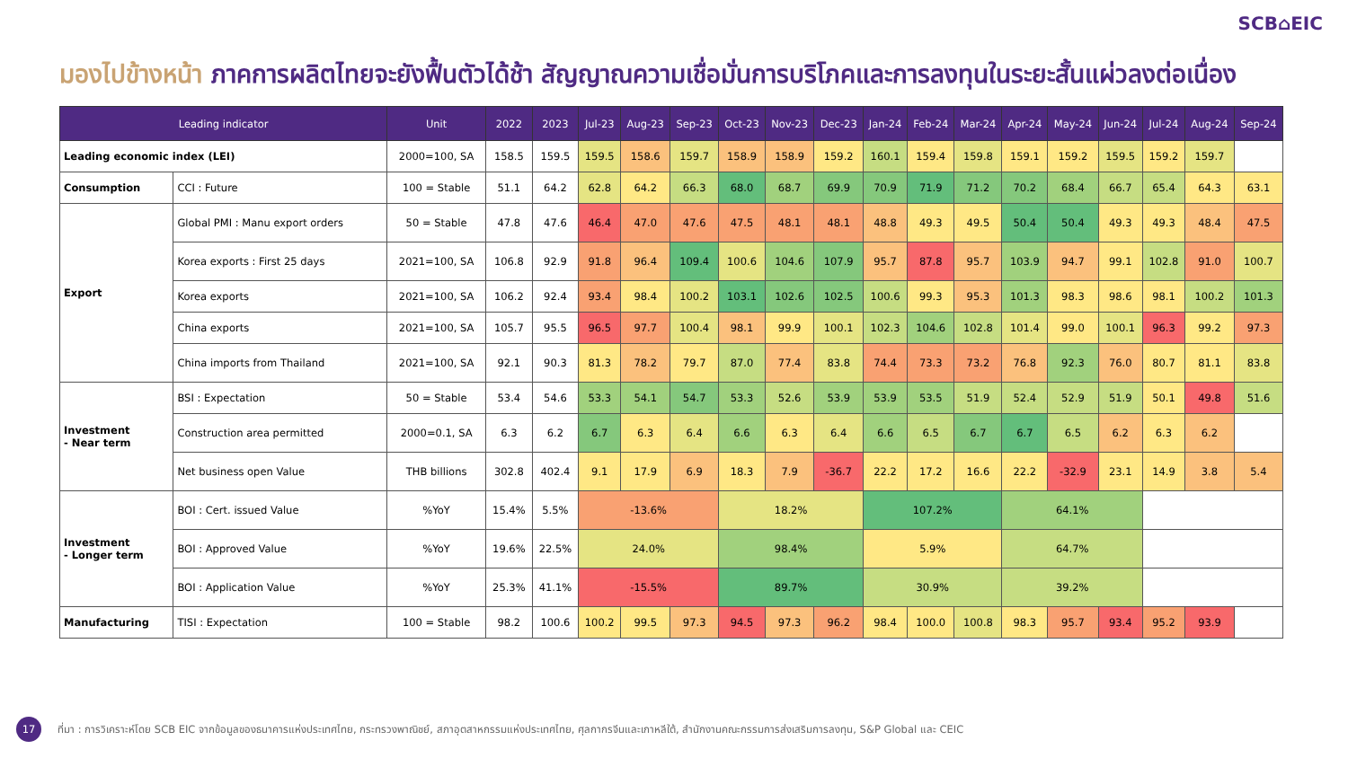SCB⌂EIC
มองไปข้างหน้า ภาคการผลิตไทยจะยังฟื้นตัวได้ช้า สัญญาณความเชื่อมั่นการบริโภคและการลงทุนในระยะสั้นแผ่วลงต่อเนื่อง
| Leading indicator | | Unit | 2022 | 2023 | Jul-23 | Aug-23 | Sep-23 | Oct-23 | Nov-23 | Dec-23 | Jan-24 | Feb-24 | Mar-24 | Apr-24 | May-24 | Jun-24 | Jul-24 | Aug-24 | Sep-24 |
| --- | --- | --- | --- | --- | --- | --- | --- | --- | --- | --- | --- | --- | --- | --- | --- | --- | --- | --- | --- |
| Leading economic index (LEI) | | 2000=100, SA | 158.5 | 159.5 | 159.5 | 158.6 | 159.7 | 158.9 | 158.9 | 159.2 | 160.1 | 159.4 | 159.8 | 159.1 | 159.2 | 159.5 | 159.2 | 159.7 | |
| Consumption | CCI : Future | 100 = Stable | 51.1 | 64.2 | 62.8 | 64.2 | 66.3 | 68.0 | 68.7 | 69.9 | 70.9 | 71.9 | 71.2 | 70.2 | 68.4 | 66.7 | 65.4 | 64.3 | 63.1 |
| Export | Global PMI : Manu export orders | 50 = Stable | 47.8 | 47.6 | 46.4 | 47.0 | 47.6 | 47.5 | 48.1 | 48.1 | 48.8 | 49.3 | 49.5 | 50.4 | 50.4 | 49.3 | 49.3 | 48.4 | 47.5 |
| | Korea exports : First 25 days | 2021=100, SA | 106.8 | 92.9 | 91.8 | 96.4 | 109.4 | 100.6 | 104.6 | 107.9 | 95.7 | 87.8 | 95.7 | 103.9 | 94.7 | 99.1 | 102.8 | 91.0 | 100.7 |
| | Korea exports | 2021=100, SA | 106.2 | 92.4 | 93.4 | 98.4 | 100.2 | 103.1 | 102.6 | 102.5 | 100.6 | 99.3 | 95.3 | 101.3 | 98.3 | 98.6 | 98.1 | 100.2 | 101.3 |
| | China exports | 2021=100, SA | 105.7 | 95.5 | 96.5 | 97.7 | 100.4 | 98.1 | 99.9 | 100.1 | 102.3 | 104.6 | 102.8 | 101.4 | 99.0 | 100.1 | 96.3 | 99.2 | 97.3 |
| | China imports from Thailand | 2021=100, SA | 92.1 | 90.3 | 81.3 | 78.2 | 79.7 | 87.0 | 77.4 | 83.8 | 74.4 | 73.3 | 73.2 | 76.8 | 92.3 | 76.0 | 80.7 | 81.1 | 83.8 |
| Investment - Near term | BSI : Expectation | 50 = Stable | 53.4 | 54.6 | 53.3 | 54.1 | 54.7 | 53.3 | 52.6 | 53.9 | 53.9 | 53.5 | 51.9 | 52.4 | 52.9 | 51.9 | 50.1 | 49.8 | 51.6 |
| | Construction area permitted | 2000=0.1, SA | 6.3 | 6.2 | 6.7 | 6.3 | 6.4 | 6.6 | 6.3 | 6.4 | 6.6 | 6.5 | 6.7 | 6.7 | 6.5 | 6.2 | 6.3 | 6.2 | |
| | Net business open Value | THB billions | 302.8 | 402.4 | 9.1 | 17.9 | 6.9 | 18.3 | 7.9 | -36.7 | 22.2 | 17.2 | 16.6 | 22.2 | -32.9 | 23.1 | 14.9 | 3.8 | 5.4 |
| Investment - Longer term | BOI : Cert. issued Value | %YoY | 15.4% | 5.5% | -13.6% | | | 18.2% | | | 107.2% | | | 64.1% | | | | | |
| | BOI : Approved Value | %YoY | 19.6% | 22.5% | 24.0% | | | 98.4% | | | 5.9% | | | 64.7% | | | | | |
| | BOI : Application Value | %YoY | 25.3% | 41.1% | -15.5% | | | 89.7% | | | 30.9% | | | 39.2% | | | | | |
| Manufacturing | TISI : Expectation | 100 = Stable | 98.2 | 100.6 | 100.2 | 99.5 | 97.3 | 94.5 | 97.3 | 96.2 | 98.4 | 100.0 | 100.8 | 98.3 | 95.7 | 93.4 | 95.2 | 93.9 | |
17
ที่มา : การวิเคราะห์โดย SCB EIC จากข้อมูลของธนาคารแห่งประเทศไทย, กระทรวงพาณิชย์, สภาอุตสาหกรรมแห่งประเทศไทย, ศุลกากรจีนและเกาหลีใต้, สำนักงานคณะกรรมการส่งเสริมการลงทุน, S&P Global และ CEIC